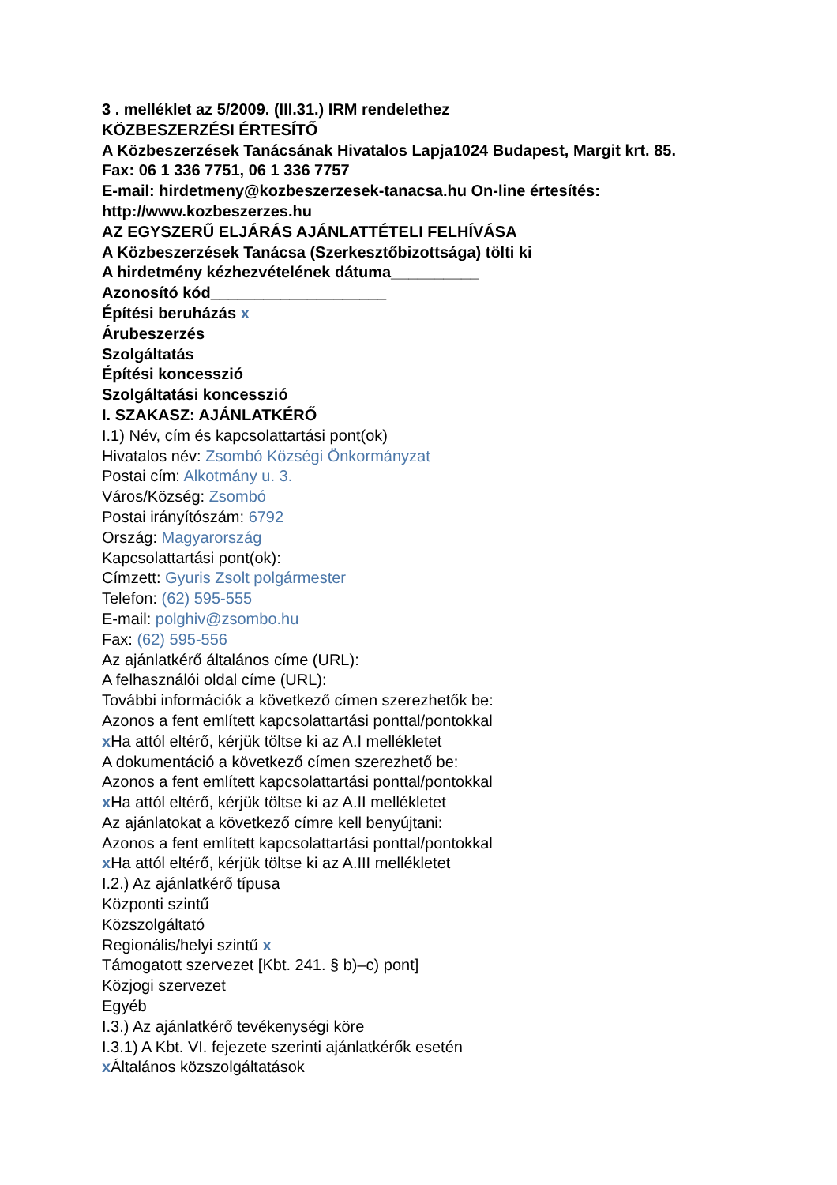3 . melléklet az 5/2009. (III.31.) IRM rendelethez
KÖZBESZERZÉSI ÉRTESÍTŐ
A Közbeszerzések Tanácsának Hivatalos Lapja1024 Budapest, Margit krt. 85.
Fax: 06 1 336 7751, 06 1 336 7757
E-mail: hirdetmeny@kozbeszerzesek-tanacsa.hu On-line értesítés: http://www.kozbeszerzes.hu
AZ EGYSZERŰ ELJÁRÁS AJÁNLATTÉTELI FELHÍVÁSA
A Közbeszerzések Tanácsa (Szerkesztőbizottsága) tölti ki
A hirdetmény kézhezvételének dátuma__________
Azonosító kód____________________
Építési beruházás x
Árubeszerzés
Szolgáltatás
Építési koncesszió
Szolgáltatási koncesszió
I. SZAKASZ: AJÁNLATKÉRŐ
I.1) Név, cím és kapcsolattartási pont(ok)
Hivatalos név: Zsombó Községi Önkormányzat
Postai cím: Alkotmány u. 3.
Város/Község: Zsombó
Postai irányítószám: 6792
Ország: Magyarország
Kapcsolattartási pont(ok):
Címzett: Gyuris Zsolt polgármester
Telefon: (62) 595-555
E-mail: polghiv@zsombo.hu
Fax: (62) 595-556
Az ajánlatkérő általános címe (URL):
A felhasználói oldal címe (URL):
További információk a következő címen szerezhetők be:
Azonos a fent említett kapcsolattartási ponttal/pontokkal
x Ha attól eltérő, kérjük töltse ki az A.I mellékletet
A dokumentáció a következő címen szerezhető be:
Azonos a fent említett kapcsolattartási ponttal/pontokkal
x Ha attól eltérő, kérjük töltse ki az A.II mellékletet
Az ajánlatokat a következő címre kell benyújtani:
Azonos a fent említett kapcsolattartási ponttal/pontokkal
x Ha attól eltérő, kérjük töltse ki az A.III mellékletet
I.2.) Az ajánlatkérő típusa
Központi szintű
Közszolgáltató
Regionális/helyi szintű x
Támogatott szervezet [Kbt. 241. § b)–c) pont]
Közjogi szervezet
Egyéb
I.3.) Az ajánlatkérő tevékenységi köre
I.3.1) A Kbt. VI. fejezete szerinti ajánlatkérők esetén
x Általános közszolgáltatások